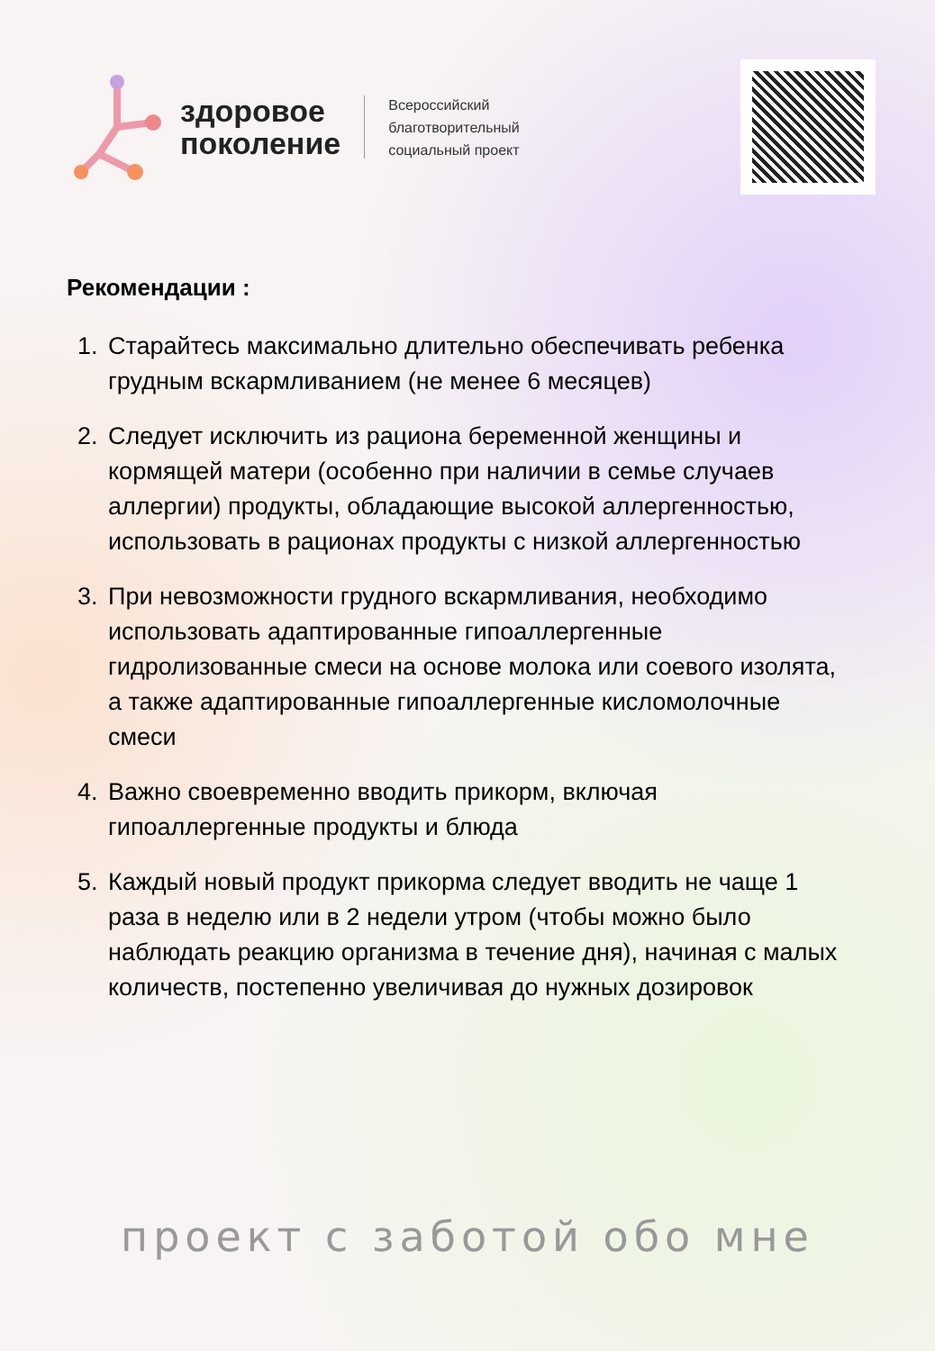здоровое
поколение
Всероссийский
благотворительный
социальный проект
Рекомендации :
1. Старайтесь максимально длительно обеспечивать ребенка грудным вскармливанием (не менее 6 месяцев)
2. Следует исключить из рациона беременной женщины и кормящей матери (особенно при наличии в семье случаев аллергии) продукты, обладающие высокой аллергенностью, использовать в рационах продукты с низкой аллергенностью
3. При невозможности грудного вскармливания, необходимо использовать адаптированные гипоаллергенные гидролизованные смеси на основе молока или соевого изолята, а также адаптированные гипоаллергенные кисломолочные смеси
4. Важно своевременно вводить прикорм, включая гипоаллергенные продукты и блюда
5. Каждый новый продукт прикорма следует вводить не чаще 1 раза в неделю или в 2 недели утром (чтобы можно было наблюдать реакцию организма в течение дня), начиная с малых количеств, постепенно увеличивая до нужных дозировок
проект с заботой обо мне